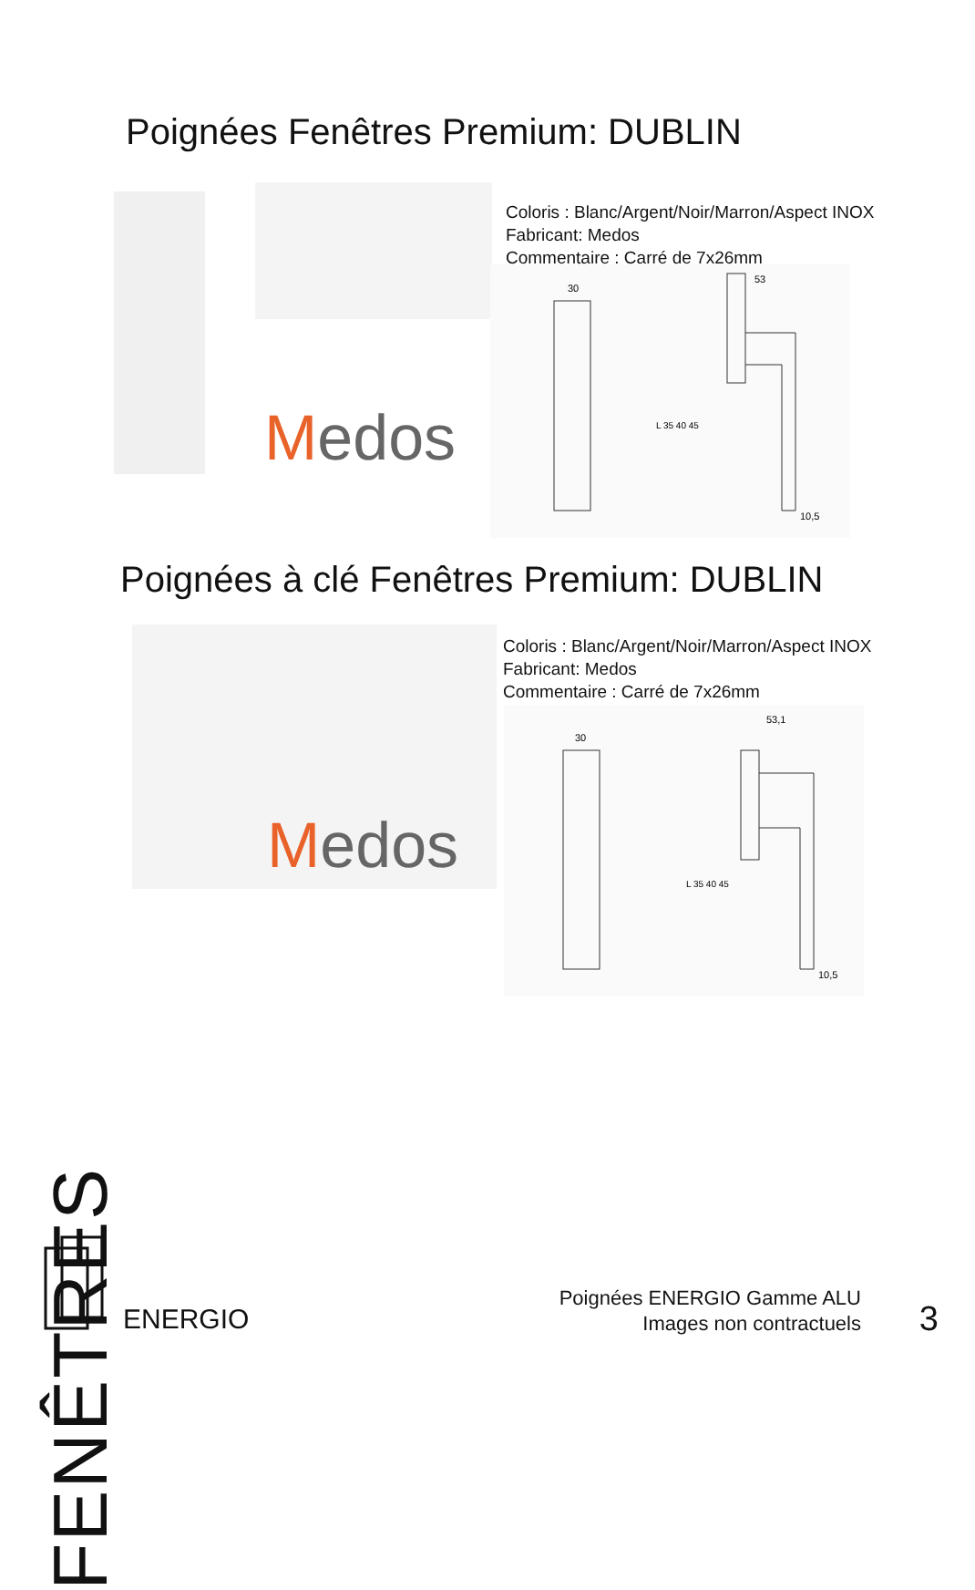Poignées Fenêtres Premium: DUBLIN
Medos
Coloris : Blanc/Argent/Noir/Marron/Aspect INOX
Fabricant: Medos
Commentaire : Carré de 7x26mm
30
53
10,5
L 35 40 45
Poignées à clé Fenêtres Premium: DUBLIN
Medos
Coloris : Blanc/Argent/Noir/Marron/Aspect INOX
Fabricant: Medos
Commentaire : Carré de 7x26mm
30
53,1
10,5
L 35 40 45
FENÊTRES
ENERGIO
Poignées ENERGIO Gamme ALU
Images non contractuels
3